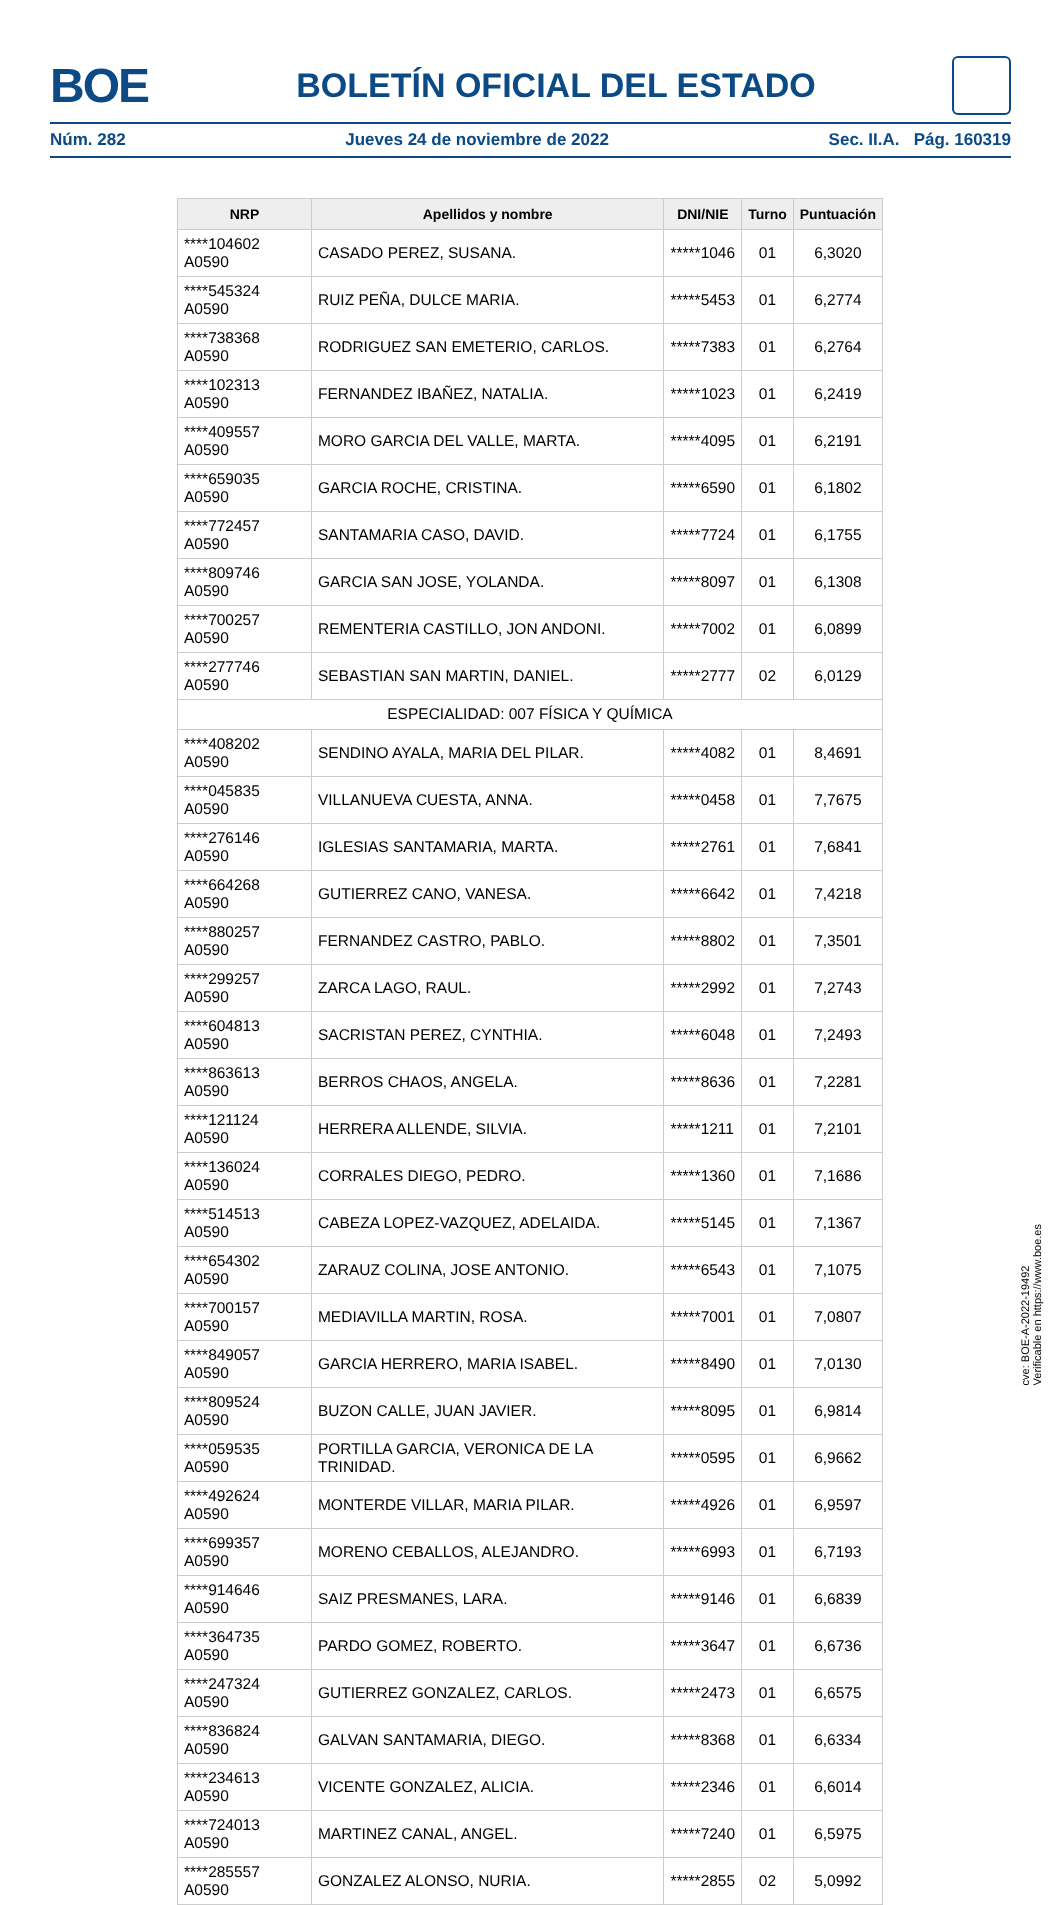BOE
BOLETÍN OFICIAL DEL ESTADO
Núm. 282 Jueves 24 de noviembre de 2022 Sec. II.A. Pág. 160319
| NRP | Apellidos y nombre | DNI/NIE | Turno | Puntuación |
| --- | --- | --- | --- | --- |
| ****104602 A0590 | CASADO PEREZ, SUSANA. | *****1046 | 01 | 6,3020 |
| ****545324 A0590 | RUIZ PEÑA, DULCE MARIA. | *****5453 | 01 | 6,2774 |
| ****738368 A0590 | RODRIGUEZ SAN EMETERIO, CARLOS. | *****7383 | 01 | 6,2764 |
| ****102313 A0590 | FERNANDEZ IBAÑEZ, NATALIA. | *****1023 | 01 | 6,2419 |
| ****409557 A0590 | MORO GARCIA DEL VALLE, MARTA. | *****4095 | 01 | 6,2191 |
| ****659035 A0590 | GARCIA ROCHE, CRISTINA. | *****6590 | 01 | 6,1802 |
| ****772457 A0590 | SANTAMARIA CASO, DAVID. | *****7724 | 01 | 6,1755 |
| ****809746 A0590 | GARCIA SAN JOSE, YOLANDA. | *****8097 | 01 | 6,1308 |
| ****700257 A0590 | REMENTERIA CASTILLO, JON ANDONI. | *****7002 | 01 | 6,0899 |
| ****277746 A0590 | SEBASTIAN SAN MARTIN, DANIEL. | *****2777 | 02 | 6,0129 |
| ESPECIALIDAD: 007 FÍSICA Y QUÍMICA | | | | |
| ****408202 A0590 | SENDINO AYALA, MARIA DEL PILAR. | *****4082 | 01 | 8,4691 |
| ****045835 A0590 | VILLANUEVA CUESTA, ANNA. | *****0458 | 01 | 7,7675 |
| ****276146 A0590 | IGLESIAS SANTAMARIA, MARTA. | *****2761 | 01 | 7,6841 |
| ****664268 A0590 | GUTIERREZ CANO, VANESA. | *****6642 | 01 | 7,4218 |
| ****880257 A0590 | FERNANDEZ CASTRO, PABLO. | *****8802 | 01 | 7,3501 |
| ****299257 A0590 | ZARCA LAGO, RAUL. | *****2992 | 01 | 7,2743 |
| ****604813 A0590 | SACRISTAN PEREZ, CYNTHIA. | *****6048 | 01 | 7,2493 |
| ****863613 A0590 | BERROS CHAOS, ANGELA. | *****8636 | 01 | 7,2281 |
| ****121124 A0590 | HERRERA ALLENDE, SILVIA. | *****1211 | 01 | 7,2101 |
| ****136024 A0590 | CORRALES DIEGO, PEDRO. | *****1360 | 01 | 7,1686 |
| ****514513 A0590 | CABEZA LOPEZ-VAZQUEZ, ADELAIDA. | *****5145 | 01 | 7,1367 |
| ****654302 A0590 | ZARAUZ COLINA, JOSE ANTONIO. | *****6543 | 01 | 7,1075 |
| ****700157 A0590 | MEDIAVILLA MARTIN, ROSA. | *****7001 | 01 | 7,0807 |
| ****849057 A0590 | GARCIA HERRERO, MARIA ISABEL. | *****8490 | 01 | 7,0130 |
| ****809524 A0590 | BUZON CALLE, JUAN JAVIER. | *****8095 | 01 | 6,9814 |
| ****059535 A0590 | PORTILLA GARCIA, VERONICA DE LA TRINIDAD. | *****0595 | 01 | 6,9662 |
| ****492624 A0590 | MONTERDE VILLAR, MARIA PILAR. | *****4926 | 01 | 6,9597 |
| ****699357 A0590 | MORENO CEBALLOS, ALEJANDRO. | *****6993 | 01 | 6,7193 |
| ****914646 A0590 | SAIZ PRESMANES, LARA. | *****9146 | 01 | 6,6839 |
| ****364735 A0590 | PARDO GOMEZ, ROBERTO. | *****3647 | 01 | 6,6736 |
| ****247324 A0590 | GUTIERREZ GONZALEZ, CARLOS. | *****2473 | 01 | 6,6575 |
| ****836824 A0590 | GALVAN SANTAMARIA, DIEGO. | *****8368 | 01 | 6,6334 |
| ****234613 A0590 | VICENTE GONZALEZ, ALICIA. | *****2346 | 01 | 6,6014 |
| ****724013 A0590 | MARTINEZ CANAL, ANGEL. | *****7240 | 01 | 6,5975 |
| ****285557 A0590 | GONZALEZ ALONSO, NURIA. | *****2855 | 02 | 5,0992 |
cve: BOE-A-2022-19492
Verificable en https://www.boe.es